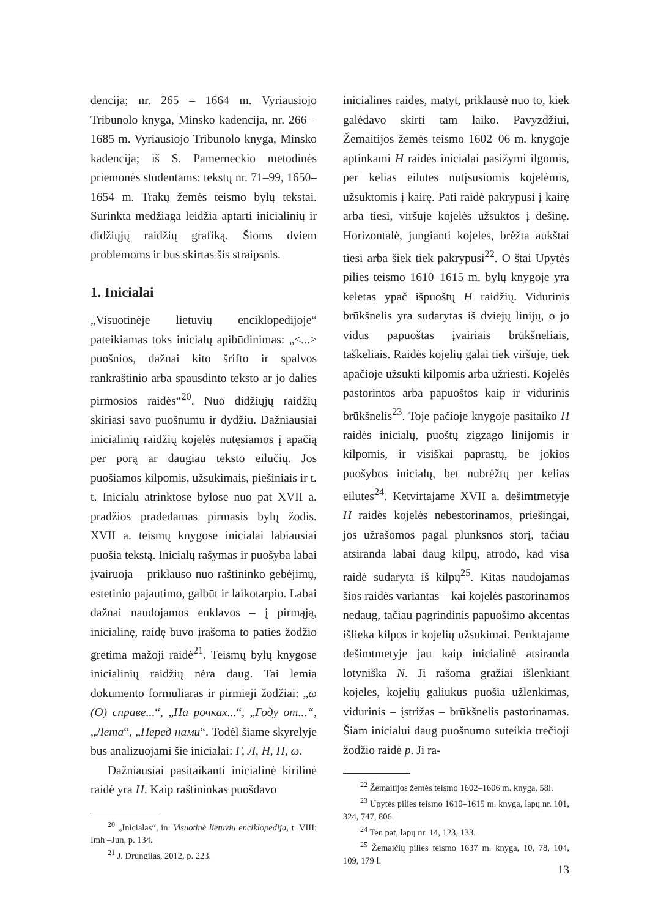dencija; nr. 265 – 1664 m. Vyriausiojo Tribunolo knyga, Minsko kadencija, nr. 266 – 1685 m. Vyriausiojo Tribunolo knyga, Minsko kadencija; iš S. Pamerneckio metodinės priemonės studentams: tekstų nr. 71–99, 1650–1654 m. Trakų žemės teismo bylų tekstai. Surinkta medžiaga leidžia aptarti inicialinių ir didžiųjų raidžių grafiką. Šioms dviem problemoms ir bus skirtas šis straipsnis.
1. Inicialai
„Visuotinėje lietuvių enciklopedijoje“ pateikiamas toks inicialų apibūdinimas: „<...> puošnios, dažnai kito šrifto ir spalvos rankraštinio arba spausdinto teksto ar jo dalies pirmosios raidės“<sup>20</sup>. Nuo didžiųjų raidžių skiriasi savo puošnumu ir dydžiu. Dažniausiai inicialinių raidžių kojelės nutęsiamos į apačią per porą ar daugiau tekstо eilučių. Jos puošiamos kilpomis, užsukimais, piešiniais ir t. t. Inicialu atrinktose bylose nuo pat XVII a. pradžios pradedamas pirmasis bylų žodis. XVII a. teismų knygose inicialai labiausiai puošia tekstą. Inicialų rašymas ir puošyba labai įvairuoja – priklauso nuo raštininko gebėjimų, estetinio pajautimo, galbūt ir laikotarpio. Labai dažnai naudojamos enklavos – į pirmąją, inicialinę, raidę buvo įrašoma to paties žodžio gretima mažoji raidė<sup>21</sup>. Teismų bylų knygose inicialinių raidžių nėra daug. Tai lemia dokumento formuliaras ir pirmieji žodžiai: „ω (О) справе...“, „На рочках...“, „Году от...“, „Лета“, „Перед нами“. Todėl šiame skyrelyje bus analizuojami šie inicialai: Г, Л, Н, П, ω.
Dažniausiai pasitaikanti inicialinė kirilinė raidė yra H. Kaip raštininkas puošdavo
<sup>20</sup> „Inicialas“, in: Visuotinė lietuvių enciklopedija, t. VIII: Imh –Jun, p. 134.
<sup>21</sup> J. Drungilas, 2012, p. 223.
inicialines raides, matyt, priklausė nuo to, kiek galėdavo skirti tam laiko. Pavyzdžiui, Žemaitijos žemės teismo 1602–06 m. knygoje aptinkami H raidės inicialai pasižymi ilgomis, per kelias eilutes nutįsusiomis kojelėmis, užsuktomis į kairę. Pati raidė pakrypusi į kairę arba tiesi, viršuje kojelės užsuktos į dešinę. Horizontalė, jungianti kojeles, brėžta aukštai tiesi arba šiek tiek pakrypusi<sup>22</sup>. O štai Upytės pilies teismo 1610–1615 m. bylų knygoje yra keletas ypač išpuoštų H raidžių. Vidurinis brūkšnelis yra sudarytas iš dviejų linijų, o jo vidus papuoštas įvairiais brūkšneliais, taškeliais. Raidės kojelių galai tiek viršuje, tiek apačioje užsukti kilpomis arba užriesti. Kojelės pastorintos arba papuoštos kaip ir vidurinis brūkšnelis<sup>23</sup>. Toje pačioje knygoje pasitaiko H raidės inicialų, puoštų zigzago linijomis ir kilpomis, ir visiškai paprastų, be jokios puošybos inicialų, bet nubrėžtų per kelias eilutes<sup>24</sup>. Ketvirtajame XVII a. dešimtmetyje H raidės kojelės nebestorinamos, priešingai, jos užrašomos pagal plunksnos storį, tačiau atsiranda labai daug kilpų, atrodo, kad visa raidė sudaryta iš kilpų<sup>25</sup>. Kitas naudojamas šios raidės variantas – kai kojelės pastorinamos nedaug, tačiau pagrindinis papuošimo akcentas išlieka kilpos ir kojelių užsukimai. Penktajame dešimtmetyje jau kaip inicialinė atsiranda lotyniška N. Ji rašoma gražiai išlenkiant kojeles, kojelių galiukus puošia užlenkimas, vidurinis – įstrižas – brūkšnelis pastorinamas. Šiam inicialui daug puošnumo suteikia trečioji žodžio raidė p. Ji ra-
<sup>22</sup> Žemaitijos žemės teismo 1602–1606 m. knyga, 58l.
<sup>23</sup> Upytės pilies teismo 1610–1615 m. knyga, lapų nr. 101, 324, 747, 806.
<sup>24</sup> Ten pat, lapų nr. 14, 123, 133.
<sup>25</sup> Žemaičių pilies teismo 1637 m. knyga, 10, 78, 104, 109, 179 l.
13